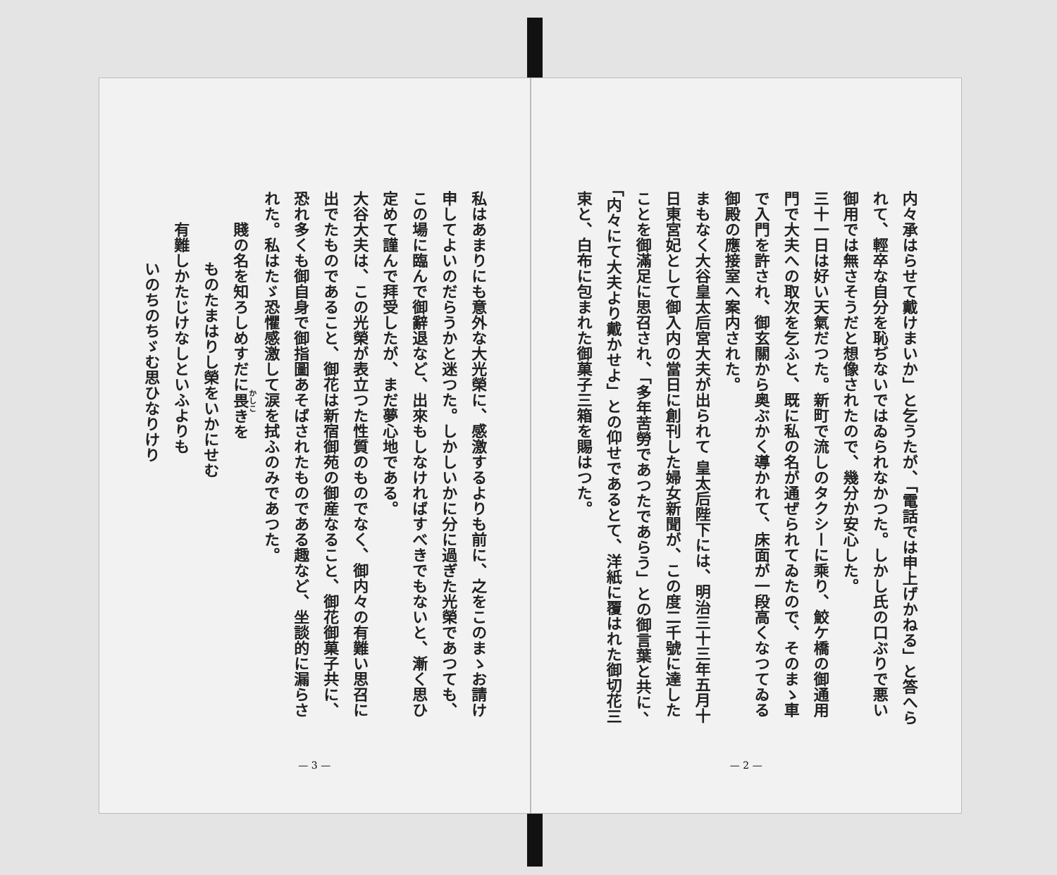内々承はらせて戴けまいか」と乞うたが、「電話では申上げかねる」と答へられて、輕卒な自分を恥ぢないではゐられなかつた。しかし氏の口ぶりで悪い御用では無さそうだと想像されたので、幾分か安心した。
三十一日は好い天氣だつた。新町で流しのタクシーに乘り、鮫ケ橋の御通用門で大夫への取次を乞ふと、既に私の名が通ぜられてゐたので、そのまゝ車で入門を許され、御玄關から奥ぶかく導かれて、床面が一段高くなつてゐる御殿の應接室へ案内された。
まもなく大谷皇太后宮大夫が出られて 皇太后陛下には、明治三十三年五月十日東宮妃として御入内の當日に創刊した婦女新聞が、この度二千號に達したことを御滿足に思召され、「多年苦勞であつたであらう」との御言葉と共に、「内々にて大夫より戴かせよ」との仰せであるとて、洋紙に覆はれた御切花三束と、白布に包まれた御菓子三箱を賜はつた。
— 2 —
私はあまりにも意外な大光榮に、感激するよりも前に、之をこのまゝお請け申してよいのだらうかと迷つた。しかしいかに分に過ぎた光榮であつても、この場に臨んで御辭退など、出來もしなければすべきでもないと、漸く思ひ定めて謹んで拜受したが、まだ夢心地である。
大谷大夫は、この光榮が表立つた性質のものでなく、御内々の有難い思召に出でたものであること、御花は新宿御苑の御産なること、御花御菓子共に、恐れ多くも御自身で御指圖あそばされたものである趣など、坐談的に漏らされた。私はたゞ恐懼感激して涙を拭ふのみであつた。
賤の名を知ろしめすだに畏きを
ものたまはりし榮をいかにせむ
有難しかたじけなしといふよりも
いのちのちゞむ思ひなりけり
— 3 —